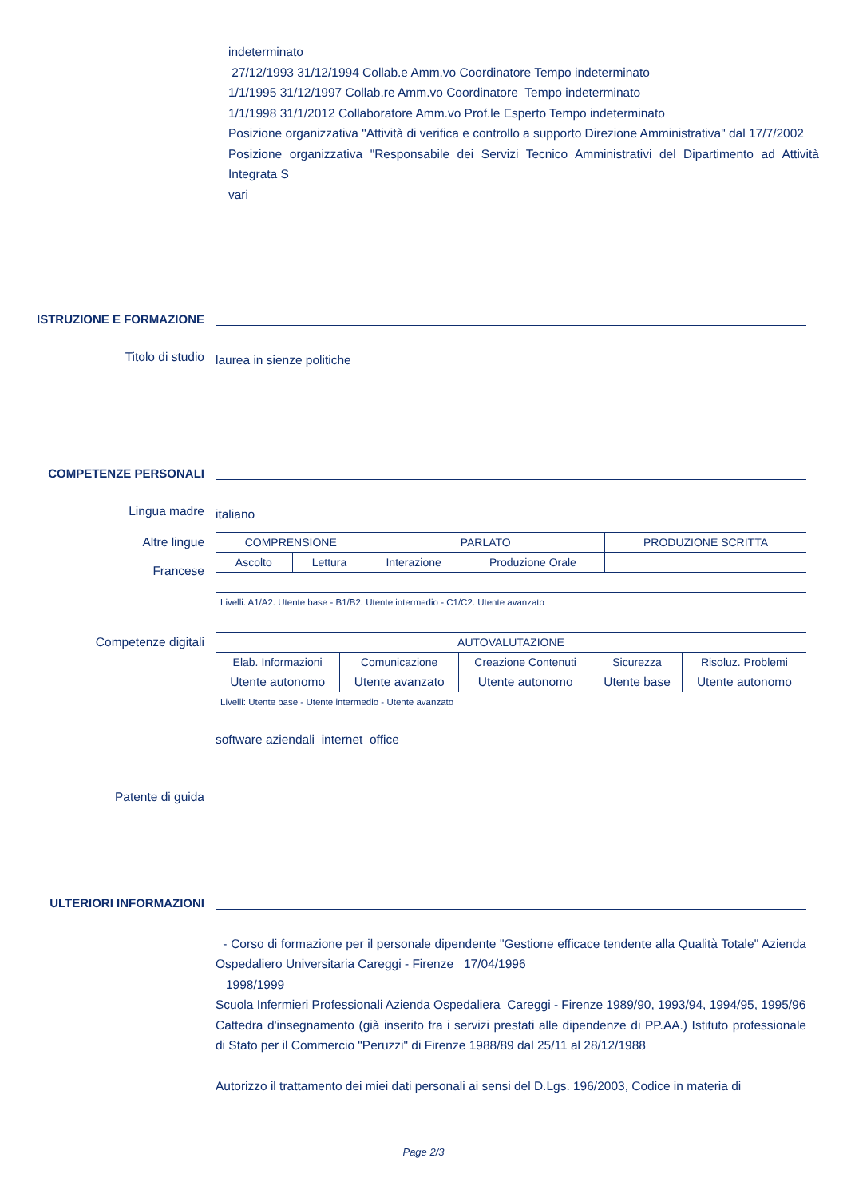indeterminato
27/12/1993 31/12/1994 Collab.e Amm.vo Coordinatore Tempo indeterminato
1/1/1995 31/12/1997 Collab.re Amm.vo Coordinatore Tempo indeterminato
1/1/1998 31/1/2012 Collaboratore Amm.vo Prof.le Esperto Tempo indeterminato
Posizione organizzativa "Attività di verifica e controllo a supporto Direzione Amministrativa" dal 17/7/2002
Posizione organizzativa "Responsabile dei Servizi Tecnico Amministrativi del Dipartimento ad Attività Integrata S
vari
ISTRUZIONE E FORMAZIONE
Titolo di studio
laurea in sienze politiche
COMPETENZE PERSONALI
Lingua madre
italiano
Altre lingue
Francese
| COMPRENSIONE | | PARLATO | | PRODUZIONE SCRITTA |
| Ascolto | Lettura | Interazione | Produzione Orale | |
| Livelli: A1/A2: Utente base - B1/B2: Utente intermedio - C1/C2: Utente avanzato | | | | |
Competenze digitali
| AUTOVALUTAZIONE | | | | |
| Elab. Informazioni | Comunicazione | Creazione Contenuti | Sicurezza | Risoluz. Problemi |
| Utente autonomo | Utente avanzato | Utente autonomo | Utente base | Utente autonomo |
| Livelli: Utente base - Utente intermedio - Utente avanzato | | | | |
software aziendali internet office
Patente di guida
ULTERIORI INFORMAZIONI
- Corso di formazione per il personale dipendente "Gestione efficace tendente alla Qualità Totale" Azienda Ospedaliero Universitaria Careggi - Firenze 17/04/1996
1998/1999
Scuola Infermieri Professionali Azienda Ospedaliera Careggi - Firenze 1989/90, 1993/94, 1994/95, 1995/96
Cattedra d'insegnamento (già inserito fra i servizi prestati alle dipendenze di PP.AA.) Istituto professionale di Stato per il Commercio "Peruzzi" di Firenze 1988/89 dal 25/11 al 28/12/1988
Autorizzo il trattamento dei miei dati personali ai sensi del D.Lgs. 196/2003, Codice in materia di
Page 2/3